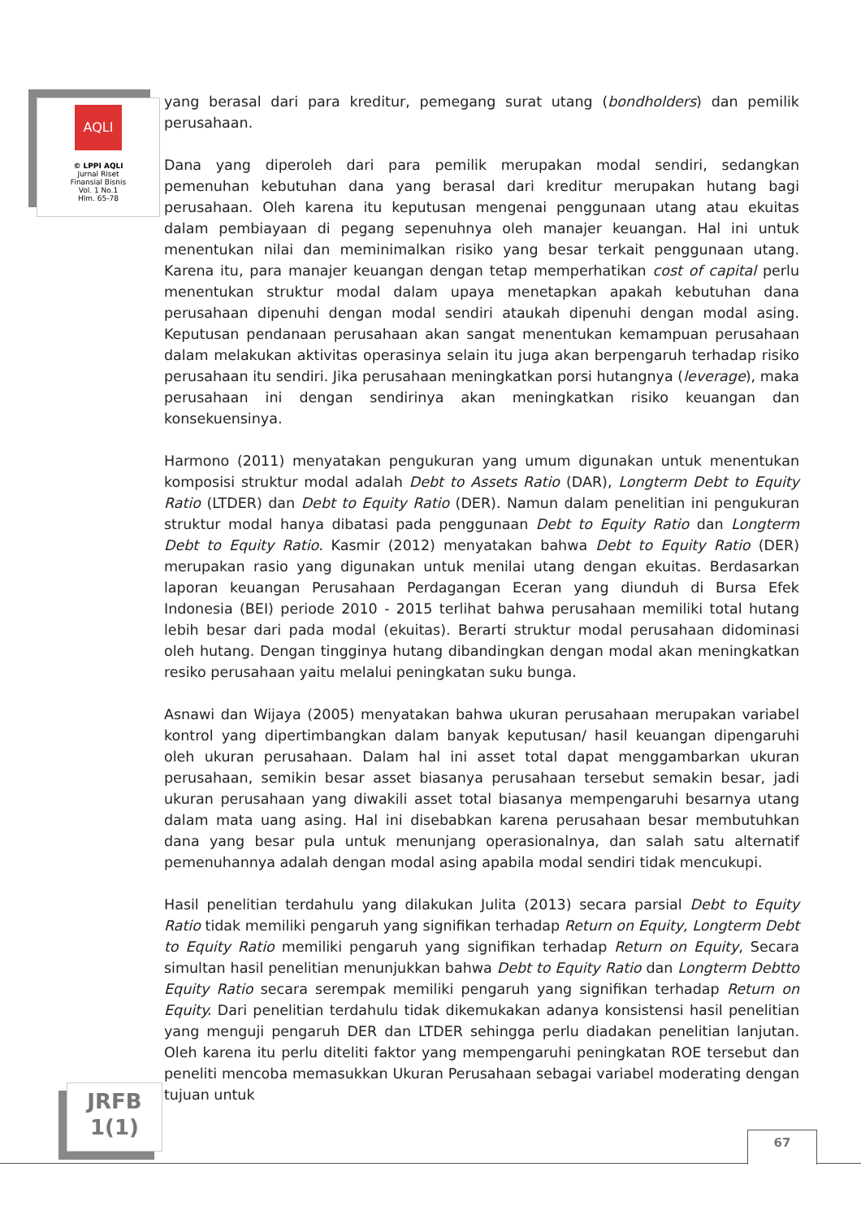AQLI
© LPPI AQLI
Jurnal Riset
Finansial Bisnis
Vol. 1 No.1
Hlm. 65-78
yang berasal dari para kreditur, pemegang surat utang (bondholders) dan pemilik perusahaan.
Dana yang diperoleh dari para pemilik merupakan modal sendiri, sedangkan pemenuhan kebutuhan dana yang berasal dari kreditur merupakan hutang bagi perusahaan. Oleh karena itu keputusan mengenai penggunaan utang atau ekuitas dalam pembiayaan di pegang sepenuhnya oleh manajer keuangan. Hal ini untuk menentukan nilai dan meminimalkan risiko yang besar terkait penggunaan utang. Karena itu, para manajer keuangan dengan tetap memperhatikan cost of capital perlu menentukan struktur modal dalam upaya menetapkan apakah kebutuhan dana perusahaan dipenuhi dengan modal sendiri ataukah dipenuhi dengan modal asing. Keputusan pendanaan perusahaan akan sangat menentukan kemampuan perusahaan dalam melakukan aktivitas operasinya selain itu juga akan berpengaruh terhadap risiko perusahaan itu sendiri. Jika perusahaan meningkatkan porsi hutangnya (leverage), maka perusahaan ini dengan sendirinya akan meningkatkan risiko keuangan dan konsekuensinya.
Harmono (2011) menyatakan pengukuran yang umum digunakan untuk menentukan komposisi struktur modal adalah Debt to Assets Ratio (DAR), Longterm Debt to Equity Ratio (LTDER) dan Debt to Equity Ratio (DER). Namun dalam penelitian ini pengukuran struktur modal hanya dibatasi pada penggunaan Debt to Equity Ratio dan Longterm Debt to Equity Ratio. Kasmir (2012) menyatakan bahwa Debt to Equity Ratio (DER) merupakan rasio yang digunakan untuk menilai utang dengan ekuitas. Berdasarkan laporan keuangan Perusahaan Perdagangan Eceran yang diunduh di Bursa Efek Indonesia (BEI) periode 2010 - 2015 terlihat bahwa perusahaan memiliki total hutang lebih besar dari pada modal (ekuitas). Berarti struktur modal perusahaan didominasi oleh hutang. Dengan tingginya hutang dibandingkan dengan modal akan meningkatkan resiko perusahaan yaitu melalui peningkatan suku bunga.
Asnawi dan Wijaya (2005) menyatakan bahwa ukuran perusahaan merupakan variabel kontrol yang dipertimbangkan dalam banyak keputusan/ hasil keuangan dipengaruhi oleh ukuran perusahaan. Dalam hal ini asset total dapat menggambarkan ukuran perusahaan, semikin besar asset biasanya perusahaan tersebut semakin besar, jadi ukuran perusahaan yang diwakili asset total biasanya mempengaruhi besarnya utang dalam mata uang asing. Hal ini disebabkan karena perusahaan besar membutuhkan dana yang besar pula untuk menunjang operasionalnya, dan salah satu alternatif pemenuhannya adalah dengan modal asing apabila modal sendiri tidak mencukupi.
Hasil penelitian terdahulu yang dilakukan Julita (2013) secara parsial Debt to Equity Ratio tidak memiliki pengaruh yang signifikan terhadap Return on Equity, Longterm Debt to Equity Ratio memiliki pengaruh yang signifikan terhadap Return on Equity, Secara simultan hasil penelitian menunjukkan bahwa Debt to Equity Ratio dan Longterm Debtto Equity Ratio secara serempak memiliki pengaruh yang signifikan terhadap Return on Equity. Dari penelitian terdahulu tidak dikemukakan adanya konsistensi hasil penelitian yang menguji pengaruh DER dan LTDER sehingga perlu diadakan penelitian lanjutan. Oleh karena itu perlu diteliti faktor yang mempengaruhi peningkatan ROE tersebut dan peneliti mencoba memasukkan Ukuran Perusahaan sebagai variabel moderating dengan tujuan untuk
JRFB
1(1)
67